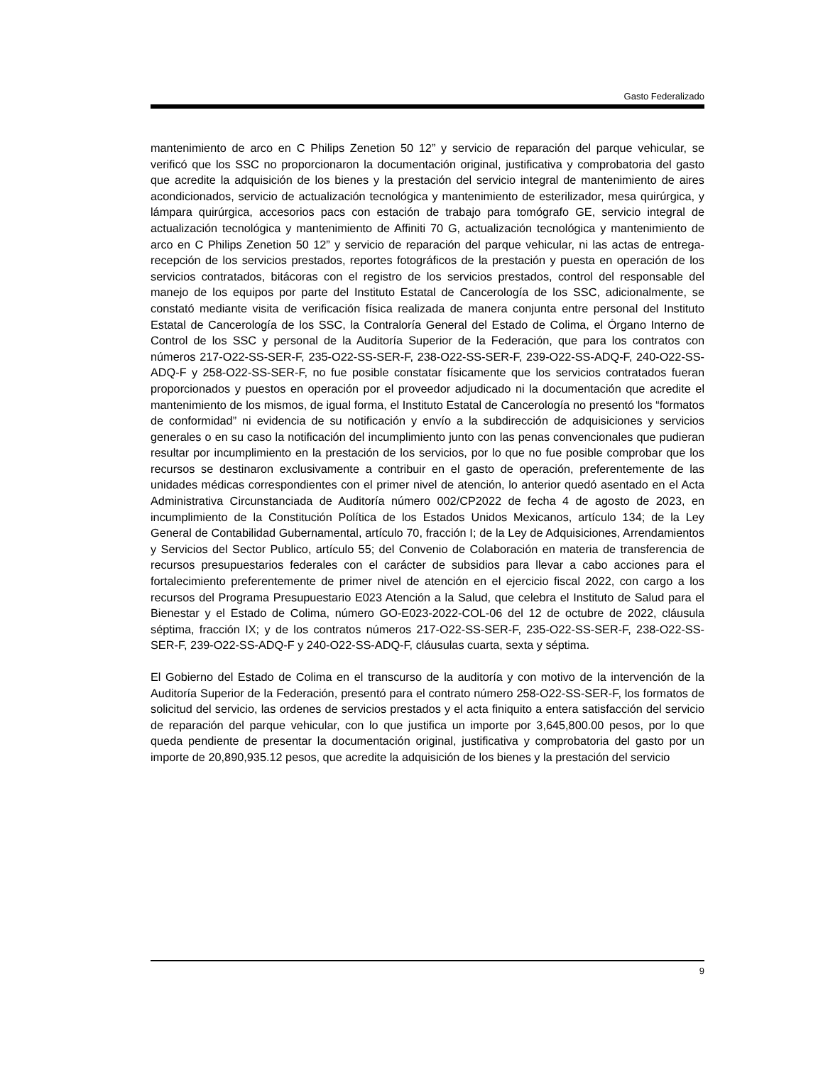Gasto Federalizado
mantenimiento de arco en C Philips Zenetion 50 12” y servicio de reparación del parque vehicular, se verificó que los SSC no proporcionaron la documentación original, justificativa y comprobatoria del gasto que acredite la adquisición de los bienes y la prestación del servicio integral de mantenimiento de aires acondicionados, servicio de actualización tecnológica y mantenimiento de esterilizador, mesa quirúrgica, y lámpara quirúrgica, accesorios pacs con estación de trabajo para tomógrafo GE, servicio integral de actualización tecnológica y mantenimiento de Affiniti 70 G, actualización tecnológica y mantenimiento de arco en C Philips Zenetion 50 12” y servicio de reparación del parque vehicular, ni las actas de entrega-recepción de los servicios prestados, reportes fotográficos de la prestación y puesta en operación de los servicios contratados, bitácoras con el registro de los servicios prestados, control del responsable del manejo de los equipos por parte del Instituto Estatal de Cancerología de los SSC, adicionalmente, se constató mediante visita de verificación física realizada de manera conjunta entre personal del Instituto Estatal de Cancerología de los SSC, la Contraloría General del Estado de Colima, el Órgano Interno de Control de los SSC y personal de la Auditoría Superior de la Federación, que para los contratos con números 217-O22-SS-SER-F, 235-O22-SS-SER-F, 238-O22-SS-SER-F, 239-O22-SS-ADQ-F, 240-O22-SS-ADQ-F y 258-O22-SS-SER-F, no fue posible constatar físicamente que los servicios contratados fueran proporcionados y puestos en operación por el proveedor adjudicado ni la documentación que acredite el mantenimiento de los mismos, de igual forma, el Instituto Estatal de Cancerología no presentó los “formatos de conformidad” ni evidencia de su notificación y envío a la subdirección de adquisiciones y servicios generales o en su caso la notificación del incumplimiento junto con las penas convencionales que pudieran resultar por incumplimiento en la prestación de los servicios, por lo que no fue posible comprobar que los recursos se destinaron exclusivamente a contribuir en el gasto de operación, preferentemente de las unidades médicas correspondientes con el primer nivel de atención, lo anterior quedó asentado en el Acta Administrativa Circunstanciada de Auditoría número 002/CP2022 de fecha 4 de agosto de 2023, en incumplimiento de la Constitución Política de los Estados Unidos Mexicanos, artículo 134; de la Ley General de Contabilidad Gubernamental, artículo 70, fracción I; de la Ley de Adquisiciones, Arrendamientos y Servicios del Sector Publico, artículo 55; del Convenio de Colaboración en materia de transferencia de recursos presupuestarios federales con el carácter de subsidios para llevar a cabo acciones para el fortalecimiento preferentemente de primer nivel de atención en el ejercicio fiscal 2022, con cargo a los recursos del Programa Presupuestario E023 Atención a la Salud, que celebra el Instituto de Salud para el Bienestar y el Estado de Colima, número GO-E023-2022-COL-06 del 12 de octubre de 2022, cláusula séptima, fracción IX; y de los contratos números 217-O22-SS-SER-F, 235-O22-SS-SER-F, 238-O22-SS-SER-F, 239-O22-SS-ADQ-F y 240-O22-SS-ADQ-F, cláusulas cuarta, sexta y séptima.
El Gobierno del Estado de Colima en el transcurso de la auditoría y con motivo de la intervención de la Auditoría Superior de la Federación, presentó para el contrato número 258-O22-SS-SER-F, los formatos de solicitud del servicio, las ordenes de servicios prestados y el acta finiquito a entera satisfacción del servicio de reparación del parque vehicular, con lo que justifica un importe por 3,645,800.00 pesos, por lo que queda pendiente de presentar la documentación original, justificativa y comprobatoria del gasto por un importe de 20,890,935.12 pesos, que acredite la adquisición de los bienes y la prestación del servicio
9